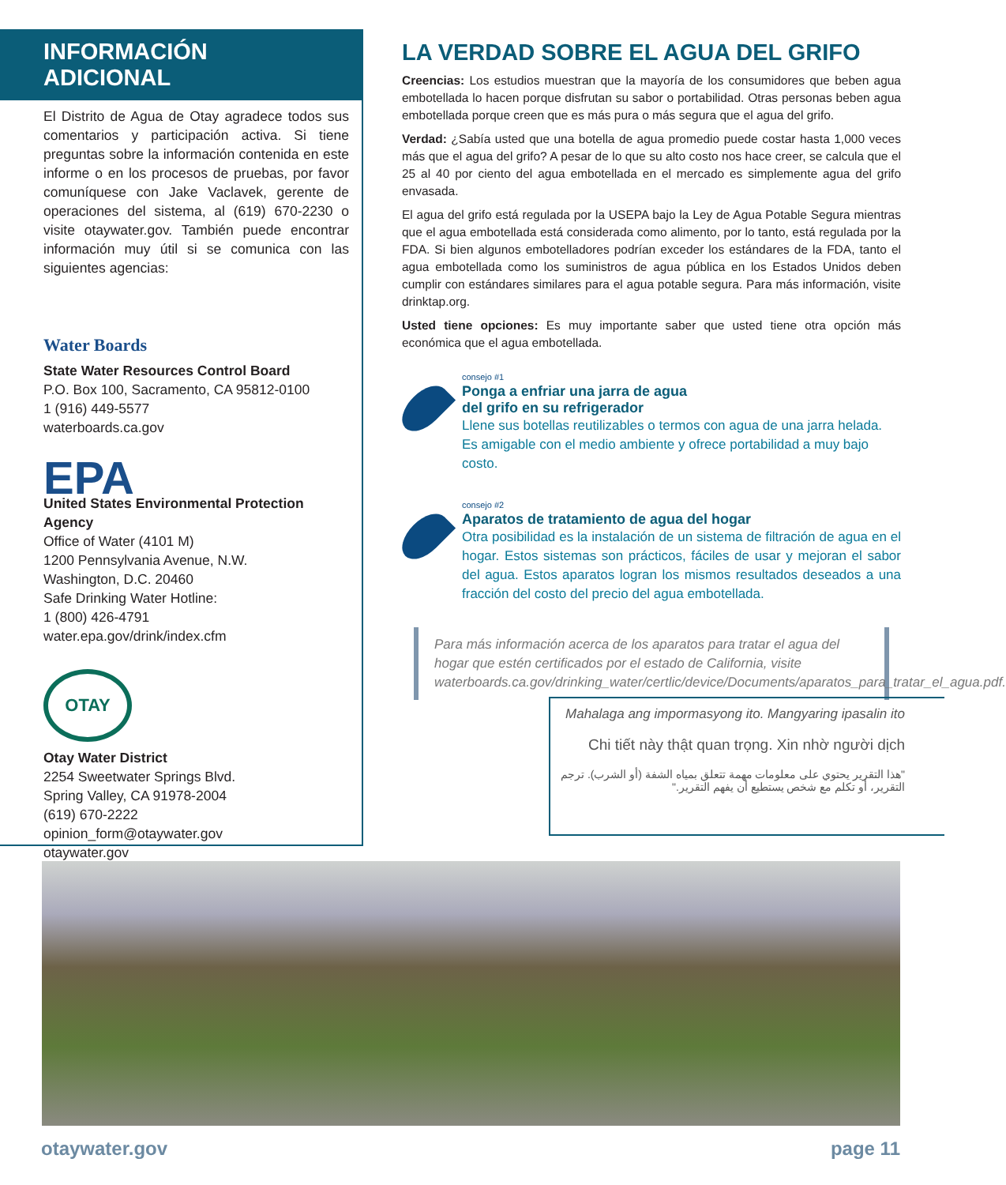INFORMACIÓN ADICIONAL
El Distrito de Agua de Otay agradece todos sus comentarios y participación activa. Si tiene preguntas sobre la información contenida en este informe o en los procesos de pruebas, por favor comuníquese con Jake Vaclavek, gerente de operaciones del sistema, al (619) 670-2230 o visite otaywater.gov. También puede encontrar información muy útil si se comunica con las siguientes agencias:
Water Boards
State Water Resources Control Board
P.O. Box 100, Sacramento, CA 95812-0100
1 (916) 449-5577
waterboards.ca.gov
EPA
United States Environmental Protection Agency
Office of Water (4101 M)
1200 Pennsylvania Avenue, N.W.
Washington, D.C. 20460
Safe Drinking Water Hotline:
1 (800) 426-4791
water.epa.gov/drink/index.cfm
OTAY
Otay Water District
2254 Sweetwater Springs Blvd.
Spring Valley, CA 91978-2004
(619) 670-2222
opinion_form@otaywater.gov
otaywater.gov
LA VERDAD SOBRE EL AGUA DEL GRIFO
Creencias: Los estudios muestran que la mayoría de los consumidores que beben agua embotellada lo hacen porque disfrutan su sabor o portabilidad. Otras personas beben agua embotellada porque creen que es más pura o más segura que el agua del grifo.
Verdad: ¿Sabía usted que una botella de agua promedio puede costar hasta 1,000 veces más que el agua del grifo? A pesar de lo que su alto costo nos hace creer, se calcula que el 25 al 40 por ciento del agua embotellada en el mercado es simplemente agua del grifo envasada.
El agua del grifo está regulada por la USEPA bajo la Ley de Agua Potable Segura mientras que el agua embotellada está considerada como alimento, por lo tanto, está regulada por la FDA. Si bien algunos embotelladores podrían exceder los estándares de la FDA, tanto el agua embotellada como los suministros de agua pública en los Estados Unidos deben cumplir con estándares similares para el agua potable segura. Para más información, visite drinktap.org.
Usted tiene opciones: Es muy importante saber que usted tiene otra opción más económica que el agua embotellada.
consejo #1
Ponga a enfriar una jarra de agua
del grifo en su refrigerador
Llene sus botellas reutilizables o termos con agua de una jarra helada. Es amigable con el medio ambiente y ofrece portabilidad a muy bajo costo.
consejo #2
Aparatos de tratamiento de agua del hogar
Otra posibilidad es la instalación de un sistema de filtración de agua en el hogar. Estos sistemas son prácticos, fáciles de usar y mejoran el sabor del agua. Estos aparatos logran los mismos resultados deseados a una fracción del costo del precio del agua embotellada.
Para más información acerca de los aparatos para tratar el agua del hogar que estén certificados por el estado de California, visite waterboards.ca.gov/drinking_water/certlic/device/Documents/aparatos_para_tratar_el_agua.pdf.
Mahalaga ang impormasyong ito. Mangyaring ipasalin ito
Chi tiết này thật quan trọng. Xin nhờ người dịch
"هذا التقرير يحتوي على معلومات مهمة تتعلق بمياه الشفة (أو الشرب). ترجم التقرير، أو تكلم مع شخص يستطيع أن يفهم التقرير."
otaywater.gov page 11